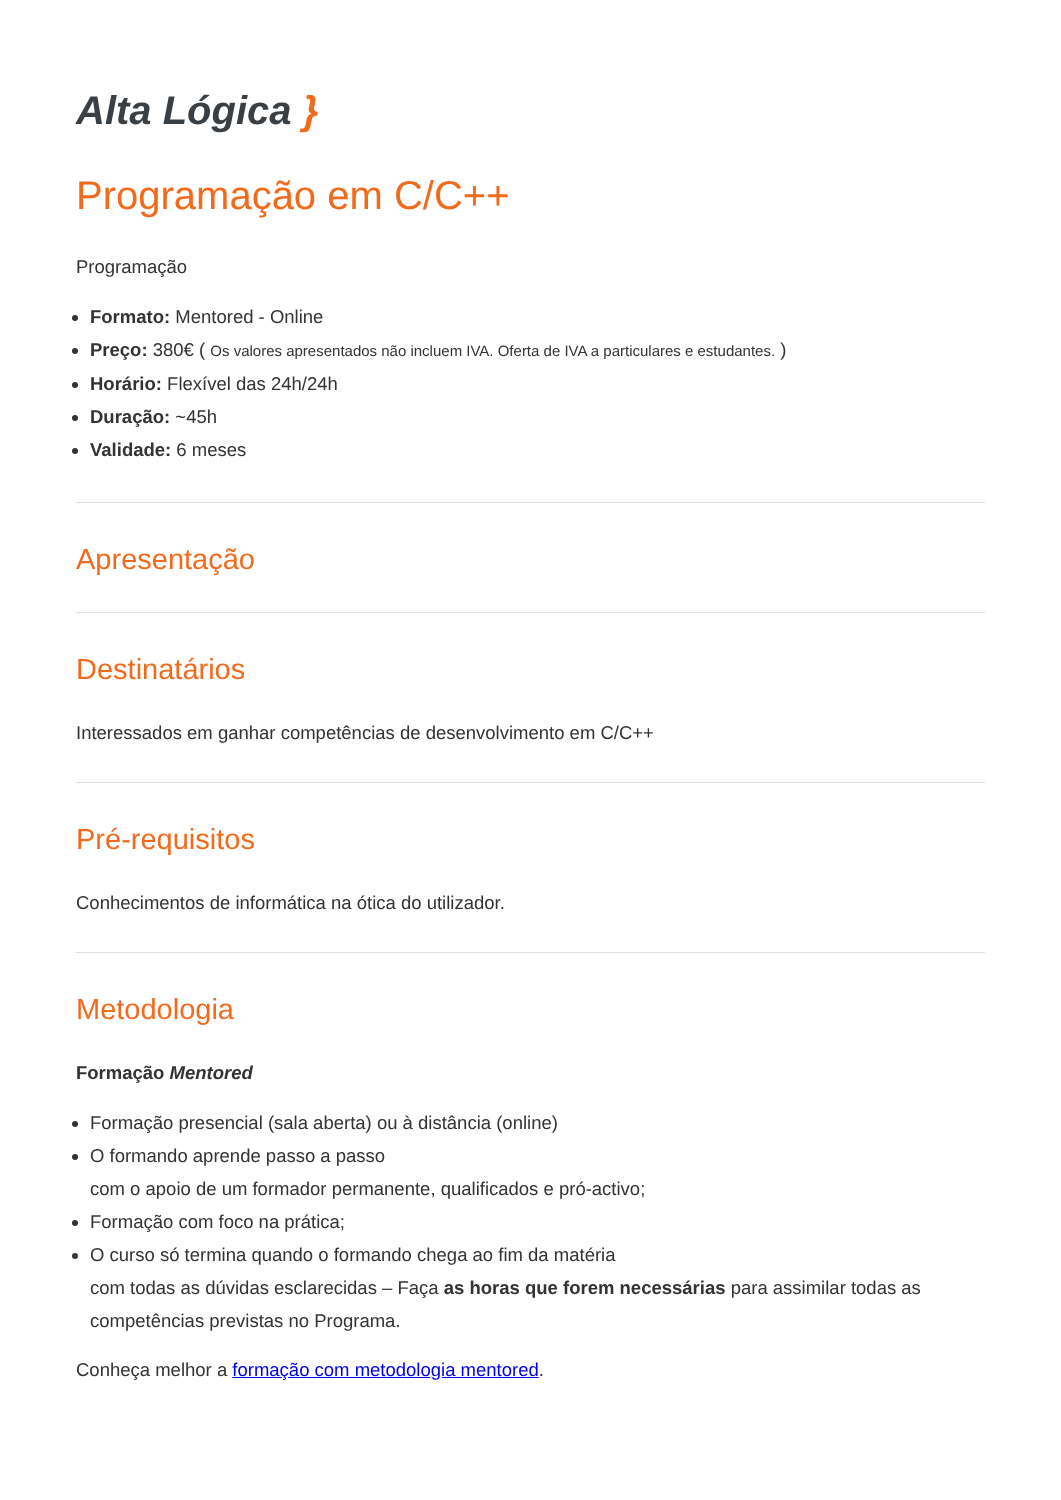Alta Lógica }
Programação em C/C++
Programação
Formato: Mentored - Online
Preço: 380€ ( Os valores apresentados não incluem IVA. Oferta de IVA a particulares e estudantes. )
Horário: Flexível das 24h/24h
Duração: ~45h
Validade: 6 meses
Apresentação
Destinatários
Interessados em ganhar competências de desenvolvimento em C/C++
Pré-requisitos
Conhecimentos de informática na ótica do utilizador.
Metodologia
Formação Mentored
Formação presencial (sala aberta) ou à distância (online)
O formando aprende passo a passo
com o apoio de um formador permanente, qualificados e pró-activo;
Formação com foco na prática;
O curso só termina quando o formando chega ao fim da matéria
com todas as dúvidas esclarecidas – Faça as horas que forem necessárias para assimilar todas as competências previstas no Programa.
Conheça melhor a formação com metodologia mentored.